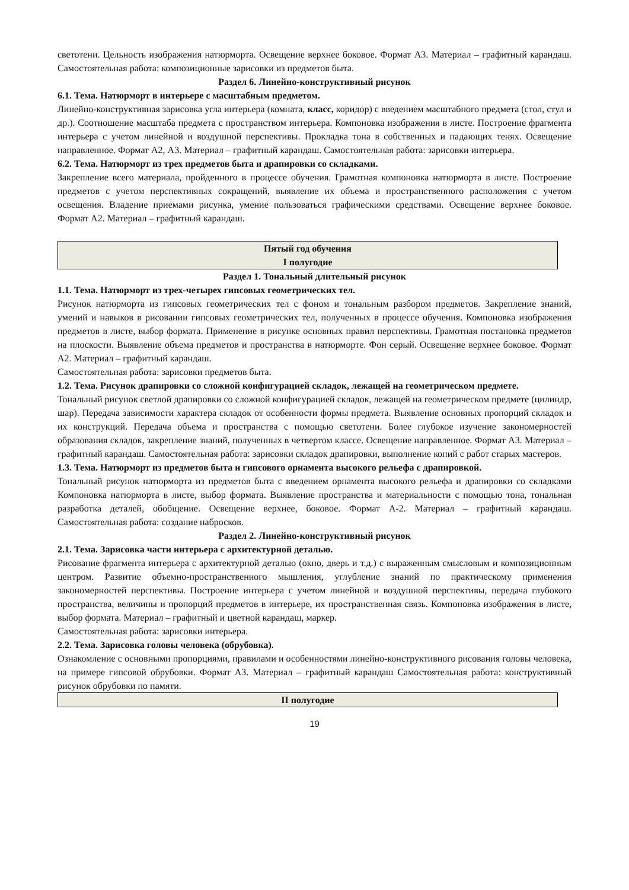светотени. Цельность изображения натюрморта. Освещение верхнее боковое. Формат А3. Материал – графитный карандаш. Самостоятельная работа: композиционные зарисовки из предметов быта.
Раздел 6. Линейно-конструктивный рисунок
6.1. Тема. Натюрморт в интерьере с масштабным предметом.
Линейно-конструктивная зарисовка угла интерьера (комната, класс, коридор) с введением масштабного предмета (стол, стул и др.). Соотношение масштаба предмета с пространством интерьера. Компоновка изображения в листе. Построение фрагмента интерьера с учетом линейной и воздушной перспективы. Прокладка тона в собственных и падающих тенях. Освещение направленное. Формат А2, А3. Материал – графитный карандаш. Самостоятельная работа: зарисовки интерьера.
6.2. Тема. Натюрморт из трех предметов быта и драпировки со складками.
Закрепление всего материала, пройденного в процессе обучения. Грамотная компоновка натюрморта в листе. Построение предметов с учетом перспективных сокращений, выявление их объема и пространственного расположения с учетом освещения. Владение приемами рисунка, умение пользоваться графическими средствами. Освещение верхнее боковое. Формат А2. Материал – графитный карандаш.
| Пятый год обучения I полугодие |
Раздел 1. Тональный длительный рисунок
1.1. Тема. Натюрморт из трех-четырех гипсовых геометрических тел.
Рисунок натюрморта из гипсовых геометрических тел с фоном и тональным разбором предметов. Закрепление знаний, умений и навыков в рисовании гипсовых геометрических тел, полученных в процессе обучения. Компоновка изображения предметов в листе, выбор формата. Применение в рисунке основных правил перспективы. Грамотная постановка предметов на плоскости. Выявление объема предметов и пространства в натюрморте. Фон серый. Освещение верхнее боковое. Формат А2. Материал – графитный карандаш.
Самостоятельная работа: зарисовки предметов быта.
1.2. Тема. Рисунок драпировки со сложной конфигурацией складок, лежащей на геометрическом предмете.
Тональный рисунок светлой драпировки со сложной конфигурацией складок, лежащей на геометрическом предмете (цилиндр, шар). Передача зависимости характера складок от особенности формы предмета. Выявление основных пропорций складок и их конструкций. Передача объема и пространства с помощью светотени. Более глубокое изучение закономерностей образования складок, закрепление знаний, полученных в четвертом классе. Освещение направленное. Формат А3. Материал – графитный карандаш. Самостоятельная работа: зарисовки складок драпировки, выполнение копий с работ старых мастеров.
1.3. Тема. Натюрморт из предметов быта и гипсового орнамента высокого рельефа с драпировкой.
Тональный рисунок натюрморта из предметов быта с введением орнамента высокого рельефа и драпировки со складками Компоновка натюрморта в листе, выбор формата. Выявление пространства и материальности с помощью тона, тональная разработка деталей, обобщение. Освещение верхнее, боковое. Формат А-2. Материал – графитный карандаш. Самостоятельная работа: создание набросков.
Раздел 2. Линейно-конструктивный рисунок
2.1. Тема. Зарисовка части интерьера с архитектурной деталью.
Рисование фрагмента интерьера с архитектурной деталью (окно, дверь и т.д.) с выраженным смысловым и композиционным центром. Развитие объемно-пространственного мышления, углубление знаний по практическому применения закономерностей перспективы. Построение интерьера с учетом линейной и воздушной перспективы, передача глубокого пространства, величины и пропорций предметов в интерьере, их пространственная связь. Компоновка изображения в листе, выбор формата. Материал – графитный и цветной карандаш, маркер.
Самостоятельная работа: зарисовки интерьера.
2.2. Тема. Зарисовка головы человека (обрубовка).
Ознакомление с основными пропорциями, правилами и особенностями линейно-конструктивного рисования головы человека, на примере гипсовой обрубовки. Формат А3. Материал – графитный карандаш Самостоятельная работа: конструктивный рисунок обрубовки по памяти.
| II полугодие |
19